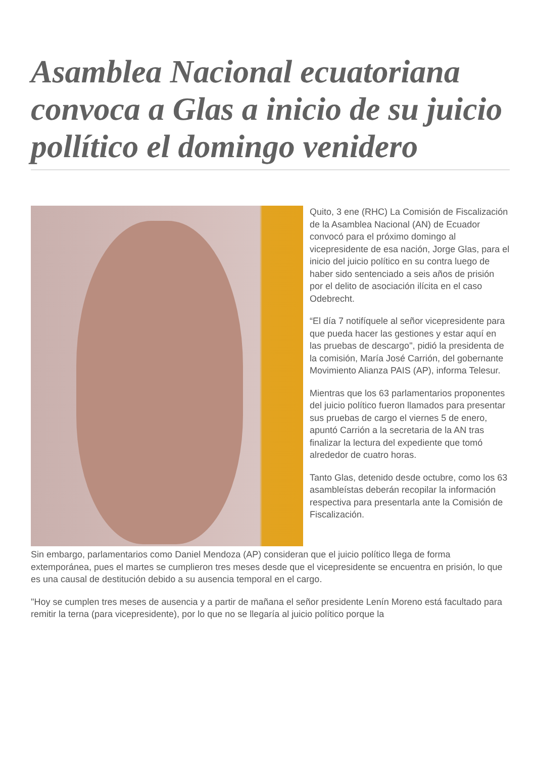Asamblea Nacional ecuatoriana convoca a Glas a inicio de su juicio pollítico el domingo venidero
Quito, 3 ene (RHC) La Comisión de Fiscalización de la Asamblea Nacional (AN) de Ecuador convocó para el próximo domingo al vicepresidente de esa nación, Jorge Glas, para el inicio del juicio político en su contra luego de haber sido sentenciado a seis años de prisión por el delito de asociación ilícita en el caso Odebrecht.
“El día 7 notifíquele al señor vicepresidente para que pueda hacer las gestiones y estar aquí en las pruebas de descargo", pidió la presidenta de la comisión, María José Carrión, del gobernante Movimiento Alianza PAIS (AP), informa Telesur.
Mientras que los 63 parlamentarios proponentes del juicio político fueron llamados para presentar sus pruebas de cargo el viernes 5 de enero, apuntó Carrión a la secretaria de la AN tras finalizar la lectura del expediente que tomó alrededor de cuatro horas.
Tanto Glas, detenido desde octubre, como los 63 asambleístas deberán recopilar la información respectiva para presentarla ante la Comisión de Fiscalización.
Sin embargo, parlamentarios como Daniel Mendoza (AP) consideran que el juicio político llega de forma extemporánea, pues el martes se cumplieron tres meses desde que el vicepresidente se encuentra en prisión, lo que es una causal de destitución debido a su ausencia temporal en el cargo.
"Hoy se cumplen tres meses de ausencia y a partir de mañana el señor presidente Lenín Moreno está facultado para remitir la terna (para vicepresidente), por lo que no se llegaría al juicio político porque la